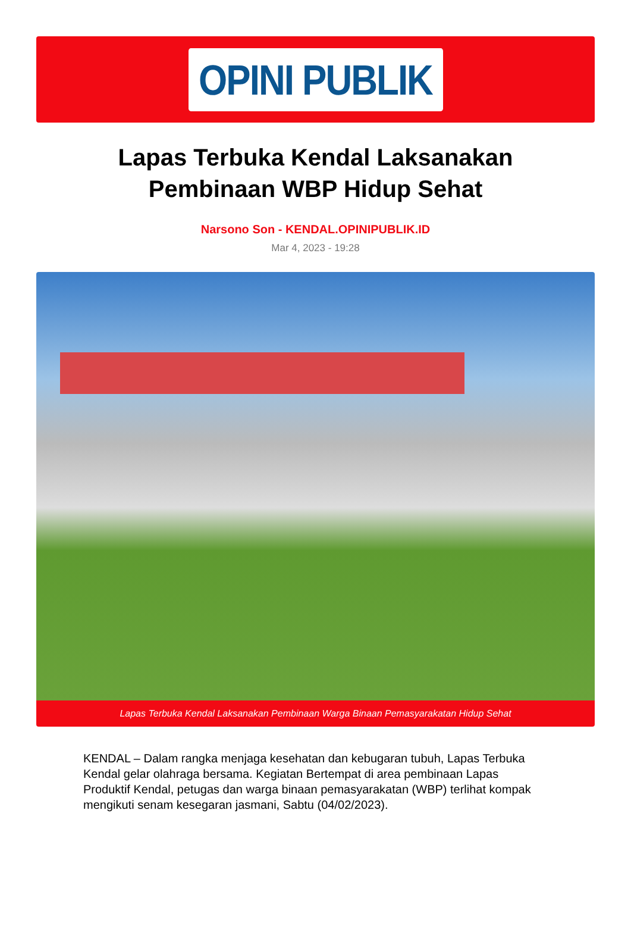OPINI PUBLIK
Lapas Terbuka Kendal Laksanakan Pembinaan WBP Hidup Sehat
Narsono Son - KENDAL.OPINIPUBLIK.ID
Mar 4, 2023 - 19:28
Lapas Terbuka Kendal Laksanakan Pembinaan Warga Binaan Pemasyarakatan Hidup Sehat
KENDAL – Dalam rangka menjaga kesehatan dan kebugaran tubuh, Lapas Terbuka Kendal gelar olahraga bersama. Kegiatan Bertempat di area pembinaan Lapas Produktif Kendal, petugas dan warga binaan pemasyarakatan (WBP) terlihat kompak mengikuti senam kesegaran jasmani, Sabtu (04/02/2023).